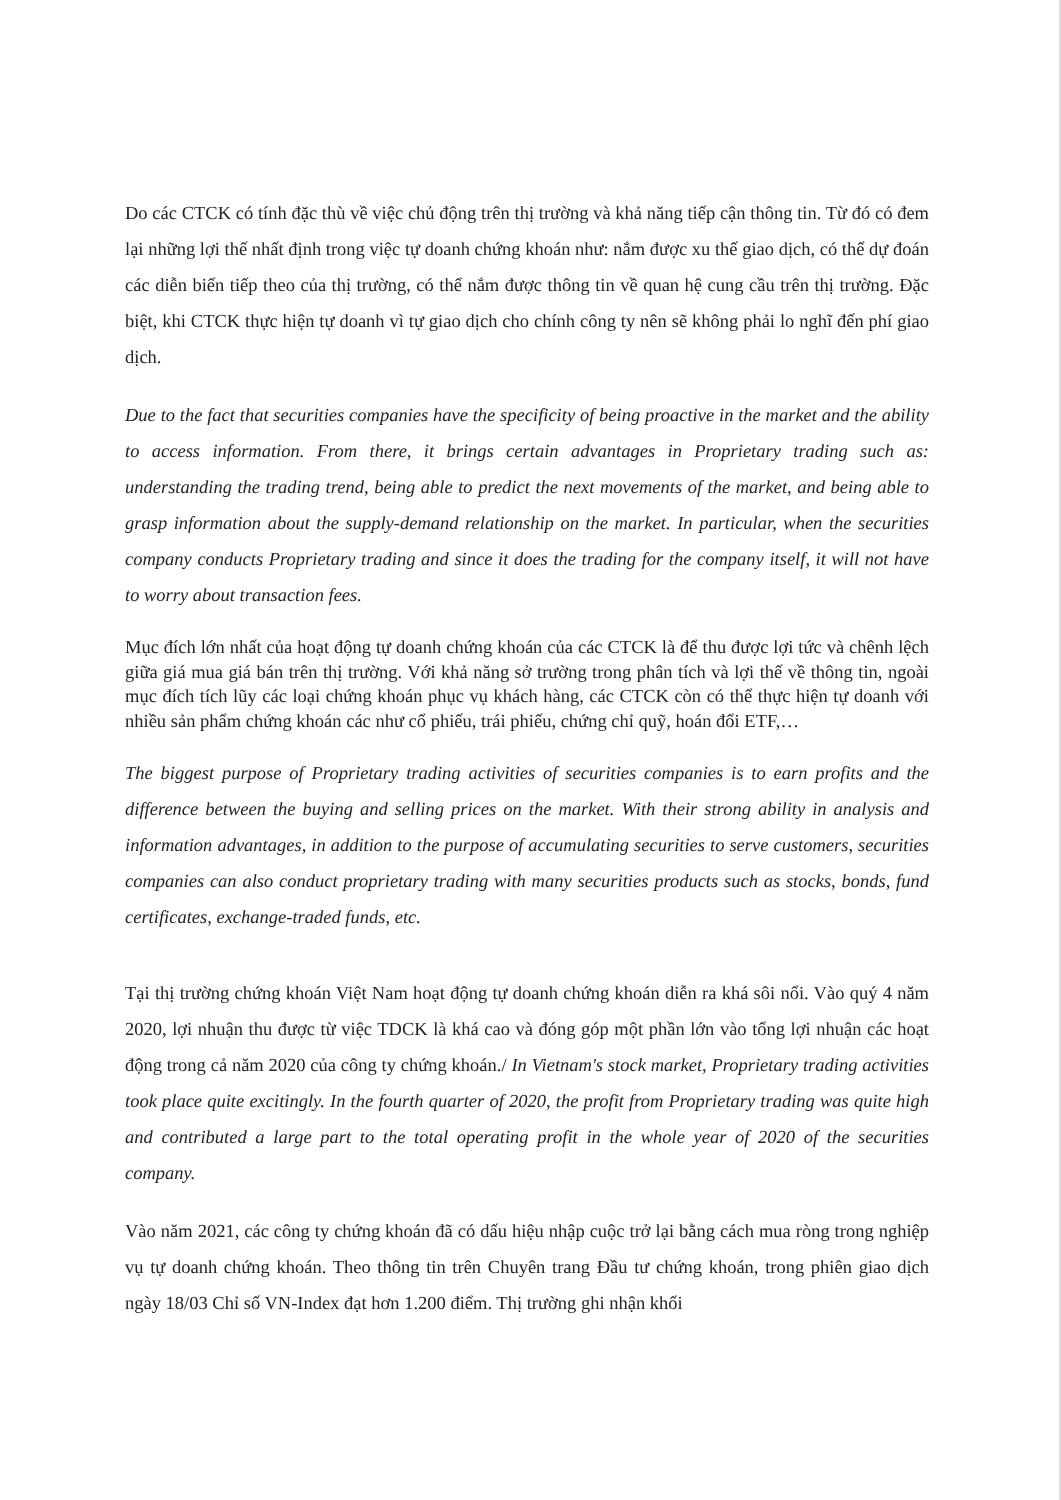Do các CTCK có tính đặc thù về việc chủ động trên thị trường và khả năng tiếp cận thông tin. Từ đó có đem lại những lợi thế nhất định trong việc tự doanh chứng khoán như: nắm được xu thế giao dịch, có thể dự đoán các diễn biến tiếp theo của thị trường, có thể nắm được thông tin về quan hệ cung cầu trên thị trường. Đặc biệt, khi CTCK thực hiện tự doanh vì tự giao dịch cho chính công ty nên sẽ không phải lo nghĩ đến phí giao dịch.
Due to the fact that securities companies have the specificity of being proactive in the market and the ability to access information. From there, it brings certain advantages in Proprietary trading such as: understanding the trading trend, being able to predict the next movements of the market, and being able to grasp information about the supply-demand relationship on the market. In particular, when the securities company conducts Proprietary trading and since it does the trading for the company itself, it will not have to worry about transaction fees.
Mục đích lớn nhất của hoạt động tự doanh chứng khoán của các CTCK là để thu được lợi tức và chênh lệch giữa giá mua giá bán trên thị trường. Với khả năng sở trường trong phân tích và lợi thế về thông tin, ngoài mục đích tích lũy các loại chứng khoán phục vụ khách hàng, các CTCK còn có thể thực hiện tự doanh với nhiều sản phẩm chứng khoán các như cổ phiếu, trái phiếu, chứng chỉ quỹ, hoán đổi ETF,…
The biggest purpose of Proprietary trading activities of securities companies is to earn profits and the difference between the buying and selling prices on the market. With their strong ability in analysis and information advantages, in addition to the purpose of accumulating securities to serve customers, securities companies can also conduct proprietary trading with many securities products such as stocks, bonds, fund certificates, exchange-traded funds, etc.
Tại thị trường chứng khoán Việt Nam hoạt động tự doanh chứng khoán diễn ra khá sôi nổi. Vào quý 4 năm 2020, lợi nhuận thu được từ việc TDCK là khá cao và đóng góp một phần lớn vào tổng lợi nhuận các hoạt động trong cả năm 2020 của công ty chứng khoán./ In Vietnam's stock market, Proprietary trading activities took place quite excitingly. In the fourth quarter of 2020, the profit from Proprietary trading was quite high and contributed a large part to the total operating profit in the whole year of 2020 of the securities company.
Vào năm 2021, các công ty chứng khoán đã có dấu hiệu nhập cuộc trở lại bằng cách mua ròng trong nghiệp vụ tự doanh chứng khoán. Theo thông tin trên Chuyên trang Đầu tư chứng khoán, trong phiên giao dịch ngày 18/03 Chỉ số VN-Index đạt hơn 1.200 điểm. Thị trường ghi nhận khối